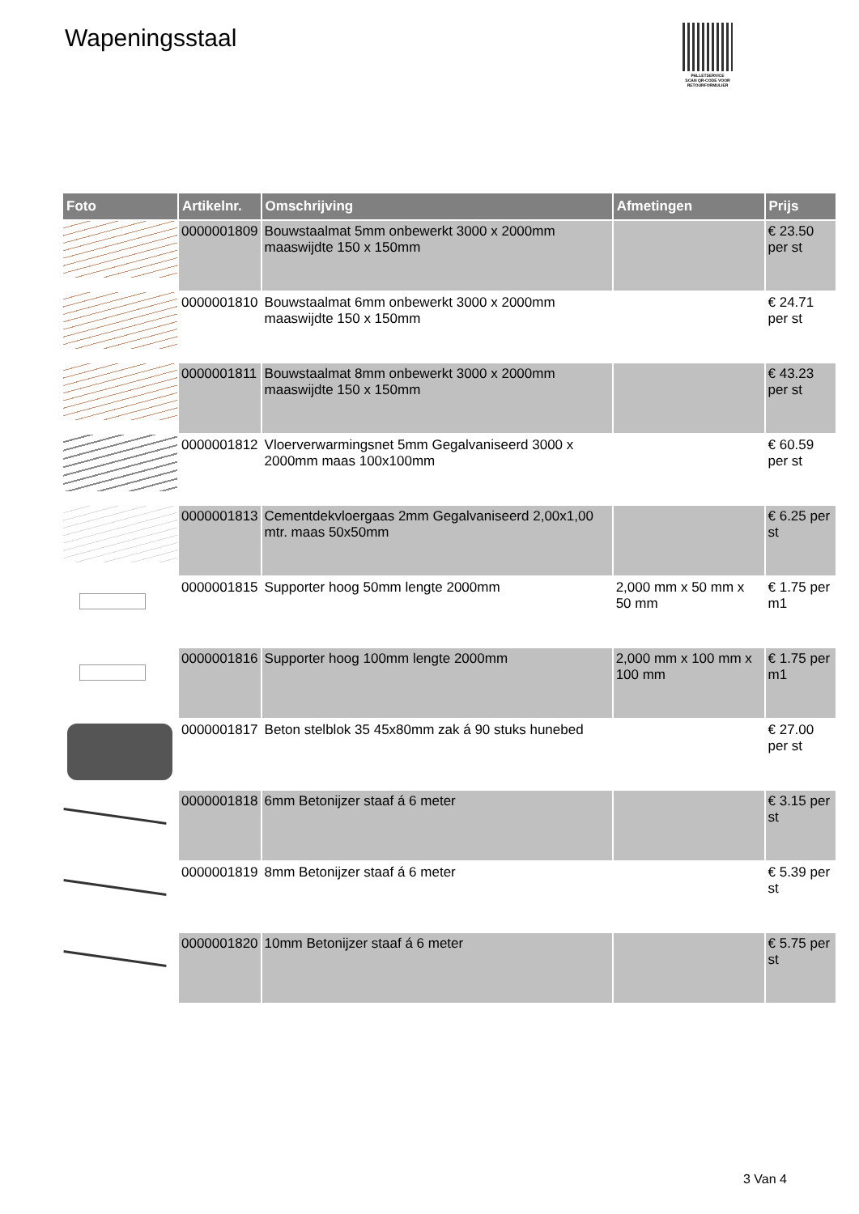Wapeningsstaal
PALLETSERVICE
SCAN QR-CODE VOOR RETOURFORMULIER
| Foto | Artikelnr. | Omschrijving | Afmetingen | Prijs |
| --- | --- | --- | --- | --- |
| | 0000001809 | Bouwstaalmat 5mm onbewerkt 3000 x 2000mm maaswijdte 150 x 150mm | | € 23.50 per st |
| | 0000001810 | Bouwstaalmat 6mm onbewerkt 3000 x 2000mm maaswijdte 150 x 150mm | | € 24.71 per st |
| | 0000001811 | Bouwstaalmat 8mm onbewerkt 3000 x 2000mm maaswijdte 150 x 150mm | | € 43.23 per st |
| | 0000001812 | Vloerverwarmingsnet 5mm Gegalvaniseerd 3000 x 2000mm maas 100x100mm | | € 60.59 per st |
| | 0000001813 | Cementdekvloergaas 2mm Gegalvaniseerd 2,00x1,00 mtr. maas 50x50mm | | € 6.25 per st |
| | 0000001815 | Supporter hoog 50mm lengte 2000mm | 2,000 mm x 50 mm x 50 mm | € 1.75 per m1 |
| | 0000001816 | Supporter hoog 100mm lengte 2000mm | 2,000 mm x 100 mm x 100 mm | € 1.75 per m1 |
| | 0000001817 | Beton stelblok 35 45x80mm zak á 90 stuks hunebed | | € 27.00 per st |
| | 0000001818 | 6mm Betonijzer staaf á 6 meter | | € 3.15 per st |
| | 0000001819 | 8mm Betonijzer staaf á 6 meter | | € 5.39 per st |
| | 0000001820 | 10mm Betonijzer staaf á 6 meter | | € 5.75 per st |
3 Van 4